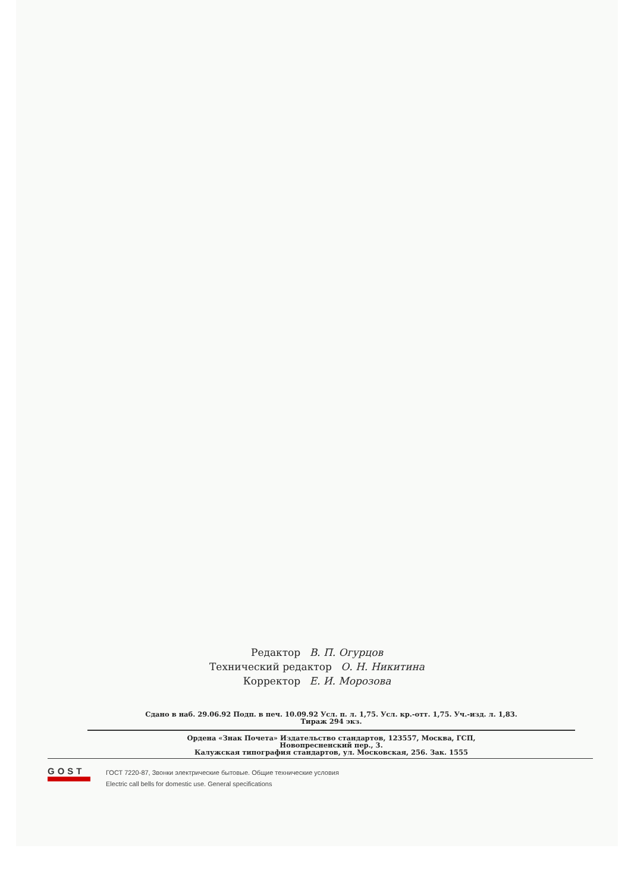Редактор В. П. Огурцов
Технический редактор О. Н. Никитина
Корректор Е. И. Морозова
Сдано в наб. 29.06.92 Подп. в печ. 10.09.92 Усл. п. л. 1,75. Усл. кр.-отт. 1,75. Уч.-изд. л. 1,83.
Тираж 294 экз.
Ордена «Знак Почета» Издательство стандартов, 123557, Москва, ГСП,
Новопресненский пер., 3.
Калужская типография стандартов, ул. Московская, 256. Зак. 1555
GOST
ГОСТ 7220-87, Звонки электрические бытовые. Общие технические условия
Electric call bells for domestic use. General specifications